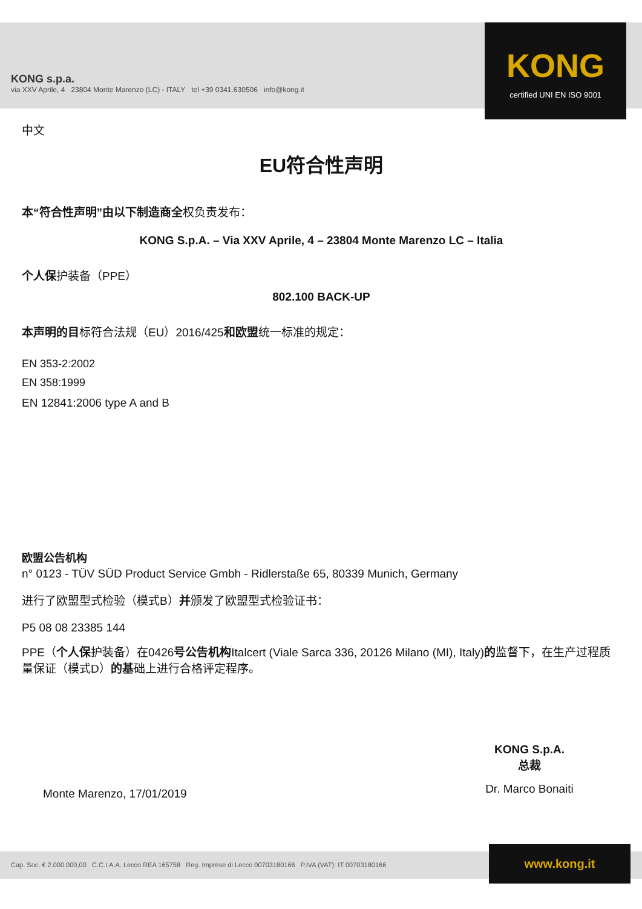KONG s.p.a.
via XXV Aprile, 4 23804 Monte Marenzo (LC) - ITALY tel +39 0341.630506 info@kong.it
KONG
certified UNI EN ISO 9001
中文
EU符合性声明
本“符合性声明”由以下制造商全权负责发布：
KONG S.p.A. – Via XXV Aprile, 4 – 23804 Monte Marenzo LC – Italia
个人保护装备（PPE）
802.100 BACK-UP
本声明的目标符合法规（EU）2016/425和欧盟统一标准的规定：
EN 353-2:2002
EN 358:1999
EN 12841:2006 type A and B
欧盟公告机构
n° 0123 - TÜV SÜD Product Service Gmbh - Ridlerstaße 65, 80339 Munich, Germany
进行了欧盟型式检验（模式B）并颁发了欧盟型式检验证书：
P5 08 08 23385 144
PPE（个人保护装备）在0426号公告机构Italcert (Viale Sarca 336, 20126 Milano (MI), Italy)的监督下，在生产过程质量保证（模式D）的基础上进行合格评定程序。
KONG S.p.A.
总裁
Dr. Marco Bonaiti
Monte Marenzo, 17/01/2019
Cap. Soc. € 2.000.000,00 C.C.I.A.A. Lecco REA 165758 Reg. Imprese di Lecco 00703180166 P.IVA (VAT): IT 00703180166 www.kong.it